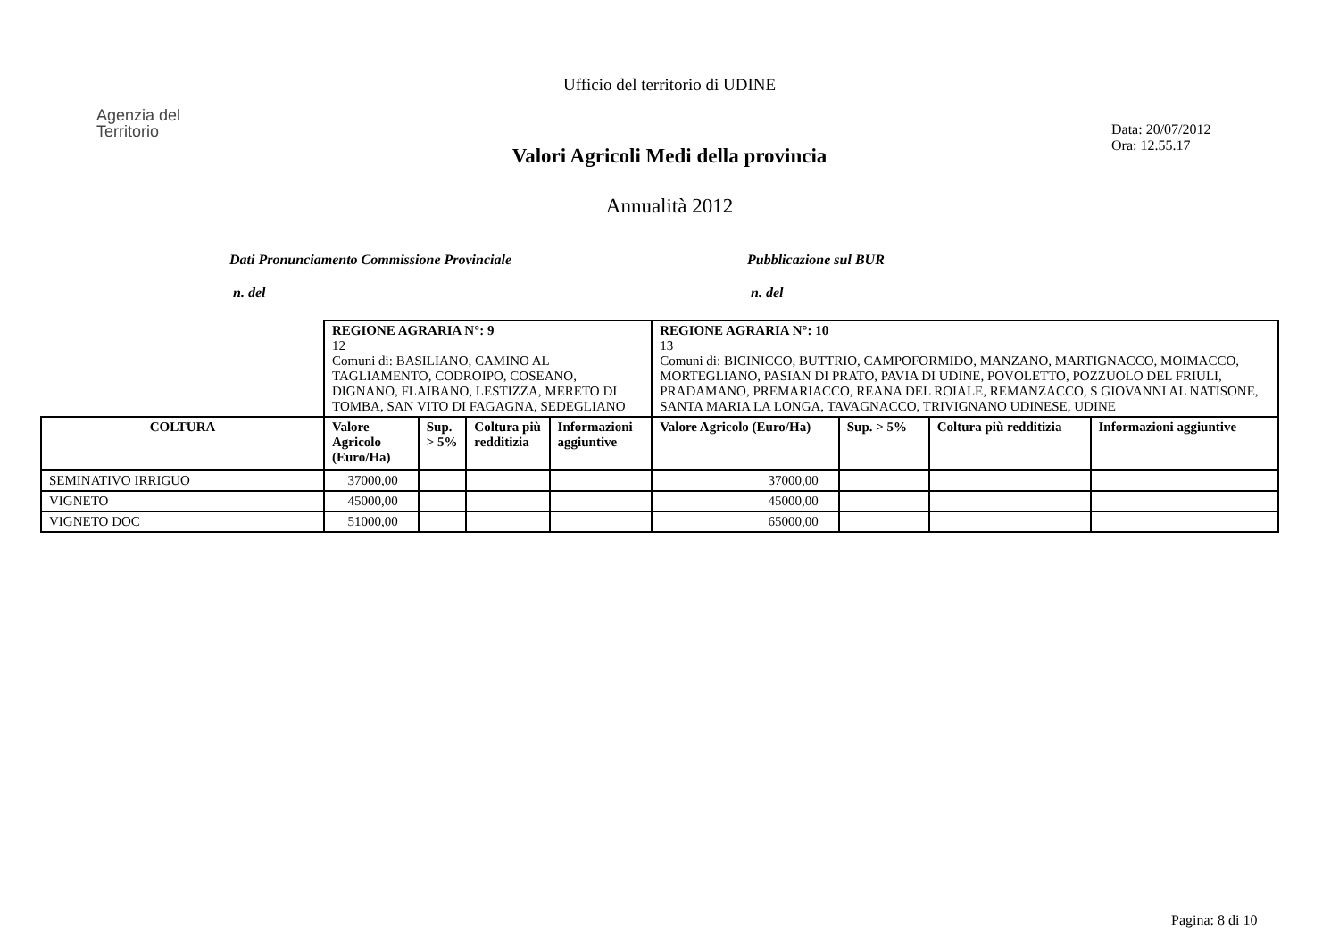Ufficio del territorio di UDINE
Agenzia del
Territorio
Data: 20/07/2012
Ora: 12.55.17
Valori Agricoli Medi della provincia
Annualità 2012
Dati Pronunciamento Commissione Provinciale
n. del
Pubblicazione sul BUR
n. del
| | REGIONE AGRARIA N°: 9 12 Comuni di: BASILIANO, CAMINO AL TAGLIAMENTO, CODROIPO, COSEANO, DIGNANO, FLAIBANO, LESTIZZA, MERETO DI TOMBA, SAN VITO DI FAGAGNA, SEDEGLIANO | | | | REGIONE AGRARIA N°: 10 13 Comuni di: BICINICCO, BUTTRIO, CAMPOFORMIDO, MANZANO, MARTIGNACCO, MOIMACCO, MORTEGLIANO, PASIAN DI PRATO, PAVIA DI UDINE, POVOLETTO, POZZUOLO DEL FRIULI, PRADAMANO, PREMARIACCO, REANA DEL ROIALE, REMANZACCO, S GIOVANNI AL NATISONE, SANTA MARIA LA LONGA, TAVAGNACCO, TRIVIGNANO UDINESE, UDINE | | | |
| COLTURA | Valore Agricolo (Euro/Ha) | Sup. > 5% | Coltura più redditizia | Informazioni aggiuntive | Valore Agricolo (Euro/Ha) | Sup. > 5% | Coltura più redditizia | Informazioni aggiuntive |
| SEMINATIVO IRRIGUO | 37000,00 | | | | 37000,00 | | | |
| VIGNETO | 45000,00 | | | | 45000,00 | | | |
| VIGNETO DOC | 51000,00 | | | | 65000,00 | | | |
Pagina: 8 di 10